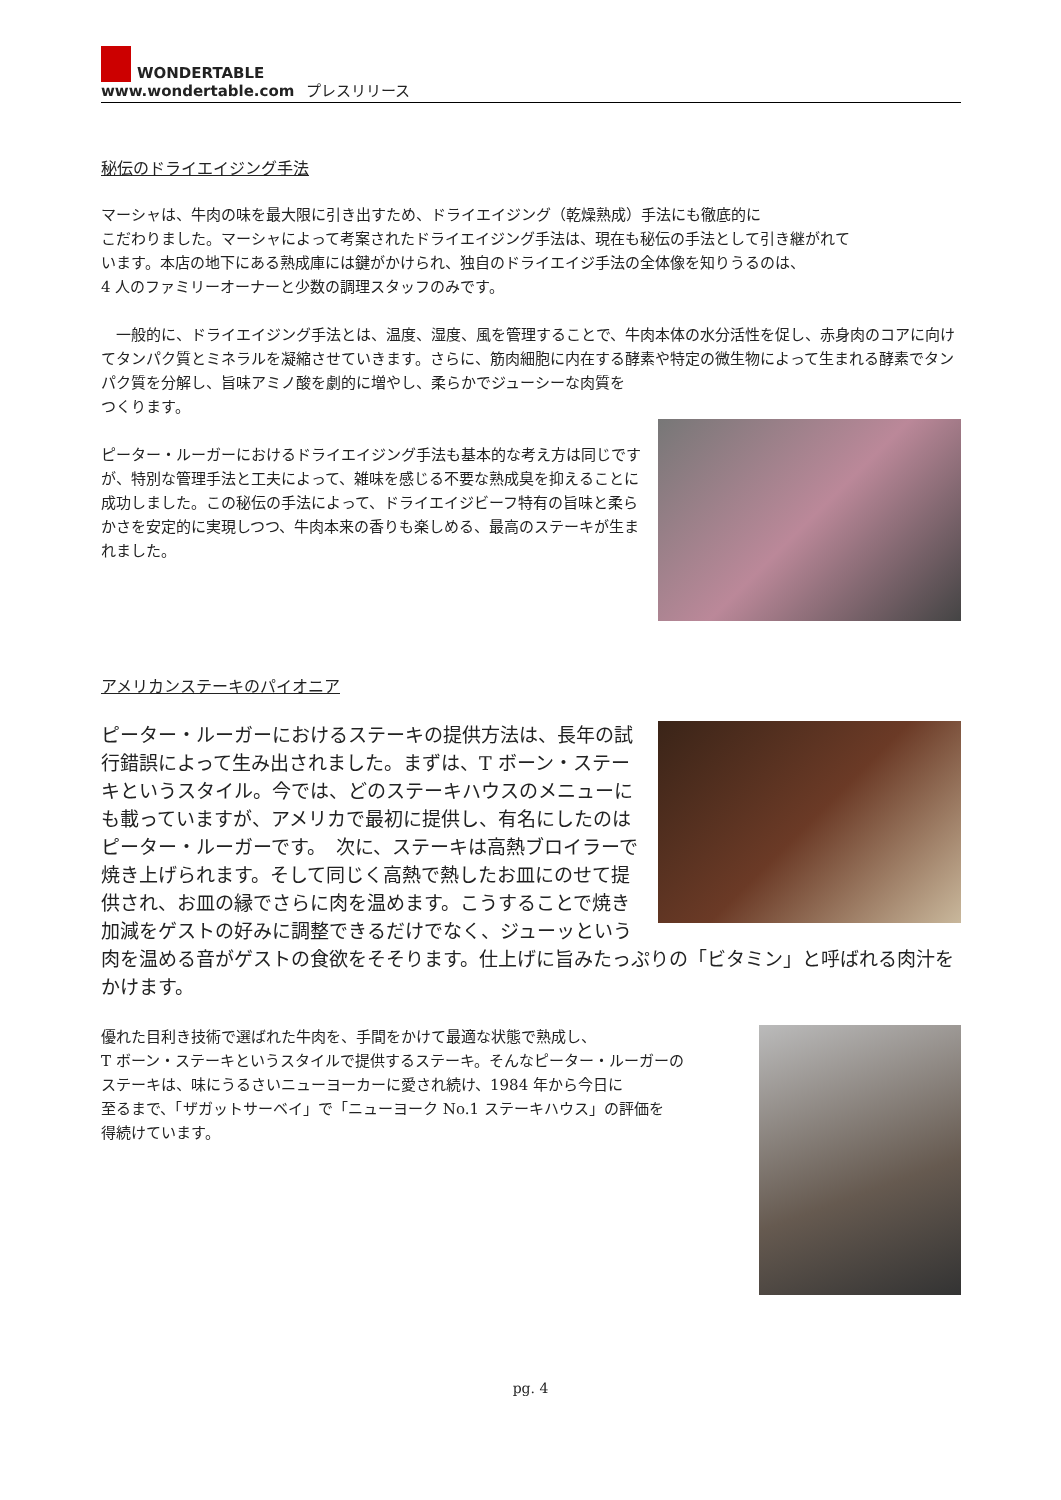WONDERTABLE
www.wondertable.com
プレスリリース
秘伝のドライエイジング手法
マーシャは、牛肉の味を最大限に引き出すため、ドライエイジング（乾燥熟成）手法にも徹底的に
こだわりました。マーシャによって考案されたドライエイジング手法は、現在も秘伝の手法として引き継がれて
います。本店の地下にある熟成庫には鍵がかけられ、独自のドライエイジ手法の全体像を知りうるのは、
4 人のファミリーオーナーと少数の調理スタッフのみです。
　一般的に、ドライエイジング手法とは、温度、湿度、風を管理することで、牛肉本体の水分活性を促し、赤身肉のコアに向けてタンパク質とミネラルを凝縮させていきます。さらに、筋肉細胞に内在する酵素や特定の微生物によって生まれる酵素でタンパク質を分解し、旨味アミノ酸を劇的に増やし、柔らかでジューシーな肉質を
つくります。
ピーター・ルーガーにおけるドライエイジング手法も基本的な考え方は同じですが、特別な管理手法と工夫によって、雑味を感じる不要な熟成臭を抑えることに成功しました。この秘伝の手法によって、ドライエイジビーフ特有の旨味と柔らかさを安定的に実現しつつ、牛肉本来の香りも楽しめる、最高のステーキが生まれました。
アメリカンステーキのパイオニア
ピーター・ルーガーにおけるステーキの提供方法は、長年の試行錯誤によって生み出されました。まずは、T ボーン・ステーキというスタイル。今では、どのステーキハウスのメニューにも載っていますが、アメリカで最初に提供し、有名にしたのはピーター・ルーガーです。　次に、ステーキは高熱ブロイラーで焼き上げられます。そして同じく高熱で熱したお皿にのせて提供され、お皿の縁でさらに肉を温めます。こうすることで焼き加減をゲストの好みに調整できるだけでなく、ジューッという肉を温める音がゲストの食欲をそそります。仕上げに旨みたっぷりの「ビタミン」と呼ばれる肉汁をかけます。
優れた目利き技術で選ばれた牛肉を、手間をかけて最適な状態で熟成し、
T ボーン・ステーキというスタイルで提供するステーキ。そんなピーター・ルーガーの
ステーキは、味にうるさいニューヨーカーに愛され続け、1984 年から今日に
至るまで、「ザガットサーベイ」で「ニューヨーク No.1 ステーキハウス」の評価を
得続けています。
pg. 4